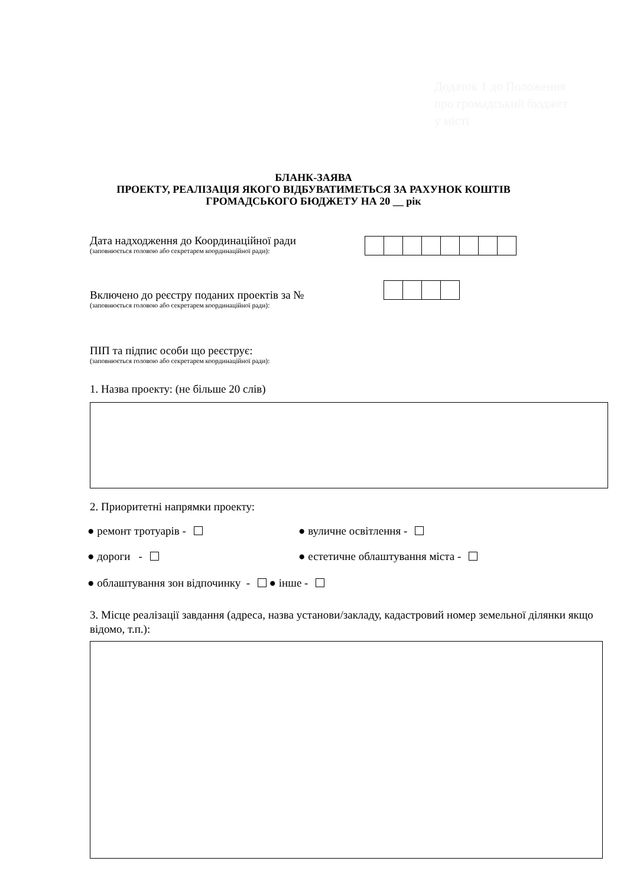Додаток 1 до Положення про громадський бюджет у місті
БЛАНК-ЗАЯВА
ПРОЕКТУ, РЕАЛІЗАЦІЯ ЯКОГО ВІДБУВАТИМЕТЬСЯ ЗА РАХУНОК КОШТІВ
ГРОМАДСЬКОГО БЮДЖЕТУ НА 20 __ рік
Дата надходження до Координаційної ради
(заповнюється головою або секретарем координаційної ради):
Включено до реєстру поданих проектів за №
(заповнюється головою або секретарем координаційної ради):
ПІП та підпис особи що реєструє:
(заповнюється головою або секретарем координаційної ради):
1. Назва проекту: (не більше 20 слів)
2. Приоритетні напрямки проекту:
● ремонт тротуарів - ● вуличне освітлення -
● дороги - ● естетичне облаштування міста -
● облаштування зон відпочинку - ● інше -
3. Місце реалізації завдання (адреса, назва установи/закладу, кадастровий номер земельної ділянки якщо відомо, т.п.):